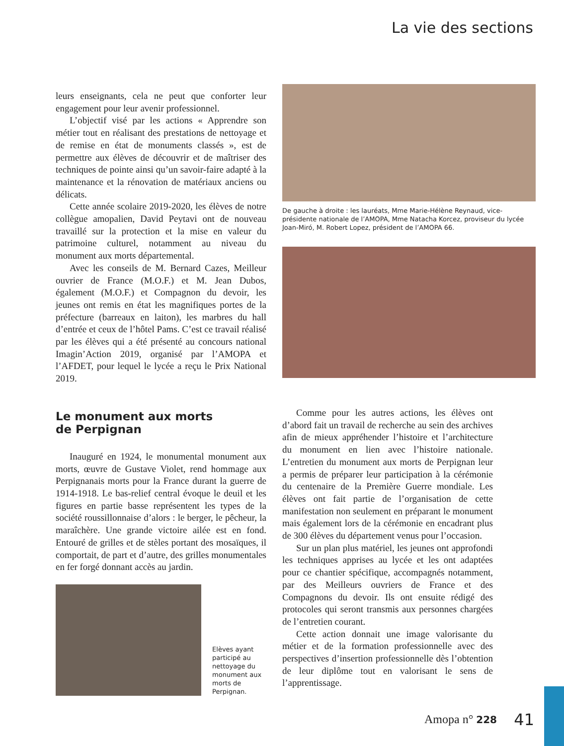La vie des sections
leurs enseignants, cela ne peut que conforter leur engagement pour leur avenir professionnel.
L’objectif visé par les actions « Apprendre son métier tout en réalisant des prestations de nettoyage et de remise en état de monuments classés », est de permettre aux élèves de découvrir et de maîtriser des techniques de pointe ainsi qu’un savoir-faire adapté à la maintenance et la rénovation de matériaux anciens ou délicats.
Cette année scolaire 2019-2020, les élèves de notre collègue amopalien, David Peytavi ont de nouveau travaillé sur la protection et la mise en valeur du patrimoine culturel, notamment au niveau du monument aux morts départemental.
Avec les conseils de M. Bernard Cazes, Meilleur ouvrier de France (M.O.F.) et M. Jean Dubos, également (M.O.F.) et Compagnon du devoir, les jeunes ont remis en état les magnifiques portes de la préfecture (barreaux en laiton), les marbres du hall d’entrée et ceux de l’hôtel Pams. C’est ce travail réalisé par les élèves qui a été présenté au concours national Imagin’Action 2019, organisé par l’AMOPA et l’AFDET, pour lequel le lycée a reçu le Prix National 2019.
Le monument aux morts
de Perpignan
Inauguré en 1924, le monumental monument aux morts, œuvre de Gustave Violet, rend hommage aux Perpignanais morts pour la France durant la guerre de 1914-1918. Le bas-relief central évoque le deuil et les figures en partie basse représentent les types de la société roussillonnaise d’alors : le berger, le pêcheur, la maraîchère. Une grande victoire ailée est en fond. Entouré de grilles et de stèles portant des mosaïques, il comportait, de part et d’autre, des grilles monumentales en fer forgé donnant accès au jardin.
Elèves ayant participé au nettoyage du monument aux morts de Perpignan.
De gauche à droite : les lauréats, Mme Marie-Hélène Reynaud, vice-présidente nationale de l’AMOPA, Mme Natacha Korcez, proviseur du lycée Joan-Miró, M. Robert Lopez, président de l’AMOPA 66.
Comme pour les autres actions, les élèves ont d’abord fait un travail de recherche au sein des archives afin de mieux appréhender l’histoire et l’architecture du monument en lien avec l’histoire nationale. L’entretien du monument aux morts de Perpignan leur a permis de préparer leur participation à la cérémonie du centenaire de la Première Guerre mondiale. Les élèves ont fait partie de l’organisation de cette manifestation non seulement en préparant le monument mais également lors de la cérémonie en encadrant plus de 300 élèves du département venus pour l’occasion.
Sur un plan plus matériel, les jeunes ont approfondi les techniques apprises au lycée et les ont adaptées pour ce chantier spécifique, accompagnés notamment, par des Meilleurs ouvriers de France et des Compagnons du devoir. Ils ont ensuite rédigé des protocoles qui seront transmis aux personnes chargées de l’entretien courant.
Cette action donnait une image valorisante du métier et de la formation professionnelle avec des perspectives d’insertion professionnelle dès l’obtention de leur diplôme tout en valorisant le sens de l’apprentissage.
Amopa n° 228 41